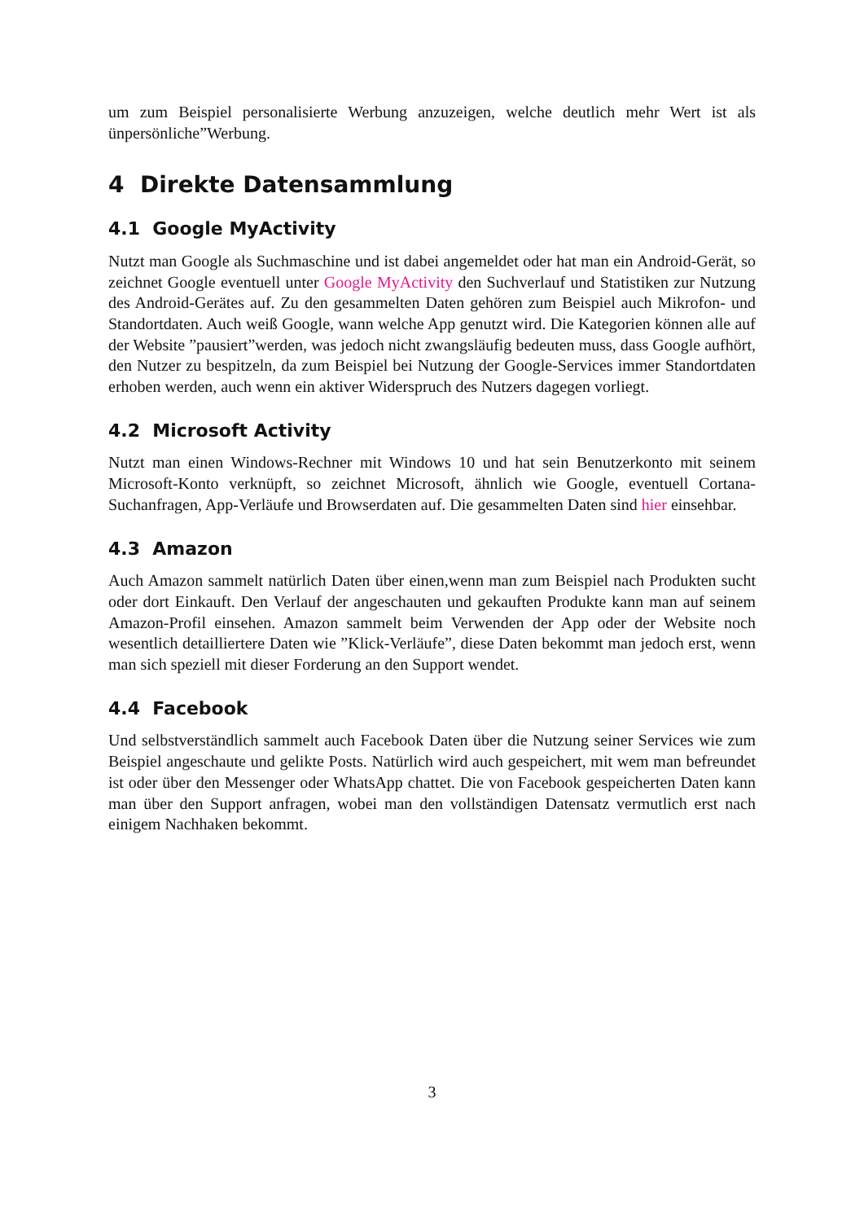um zum Beispiel personalisierte Werbung anzuzeigen, welche deutlich mehr Wert ist als ünpersönliche”Werbung.
4 Direkte Datensammlung
4.1 Google MyActivity
Nutzt man Google als Suchmaschine und ist dabei angemeldet oder hat man ein Android-Gerät, so zeichnet Google eventuell unter Google MyActivity den Suchverlauf und Statistiken zur Nutzung des Android-Gerätes auf. Zu den gesammelten Daten gehören zum Beispiel auch Mikrofon- und Standortdaten. Auch weiß Google, wann welche App genutzt wird. Die Kategorien können alle auf der Website ”pausiert”werden, was jedoch nicht zwangsläufig bedeuten muss, dass Google aufhört, den Nutzer zu bespitzeln, da zum Beispiel bei Nutzung der Google-Services immer Standortdaten erhoben werden, auch wenn ein aktiver Widerspruch des Nutzers dagegen vorliegt.
4.2 Microsoft Activity
Nutzt man einen Windows-Rechner mit Windows 10 und hat sein Benutzerkonto mit seinem Microsoft-Konto verknüpft, so zeichnet Microsoft, ähnlich wie Google, eventuell Cortana-Suchanfragen, App-Verläufe und Browserdaten auf. Die gesammelten Daten sind hier einsehbar.
4.3 Amazon
Auch Amazon sammelt natürlich Daten über einen,wenn man zum Beispiel nach Produkten sucht oder dort Einkauft. Den Verlauf der angeschauten und gekauften Produkte kann man auf seinem Amazon-Profil einsehen. Amazon sammelt beim Verwenden der App oder der Website noch wesentlich detailliertere Daten wie ”Klick-Verläufe”, diese Daten bekommt man jedoch erst, wenn man sich speziell mit dieser Forderung an den Support wendet.
4.4 Facebook
Und selbstverständlich sammelt auch Facebook Daten über die Nutzung seiner Services wie zum Beispiel angeschaute und gelikte Posts. Natürlich wird auch gespeichert, mit wem man befreundet ist oder über den Messenger oder WhatsApp chattet. Die von Facebook gespeicherten Daten kann man über den Support anfragen, wobei man den vollständigen Datensatz vermutlich erst nach einigem Nachhaken bekommt.
3